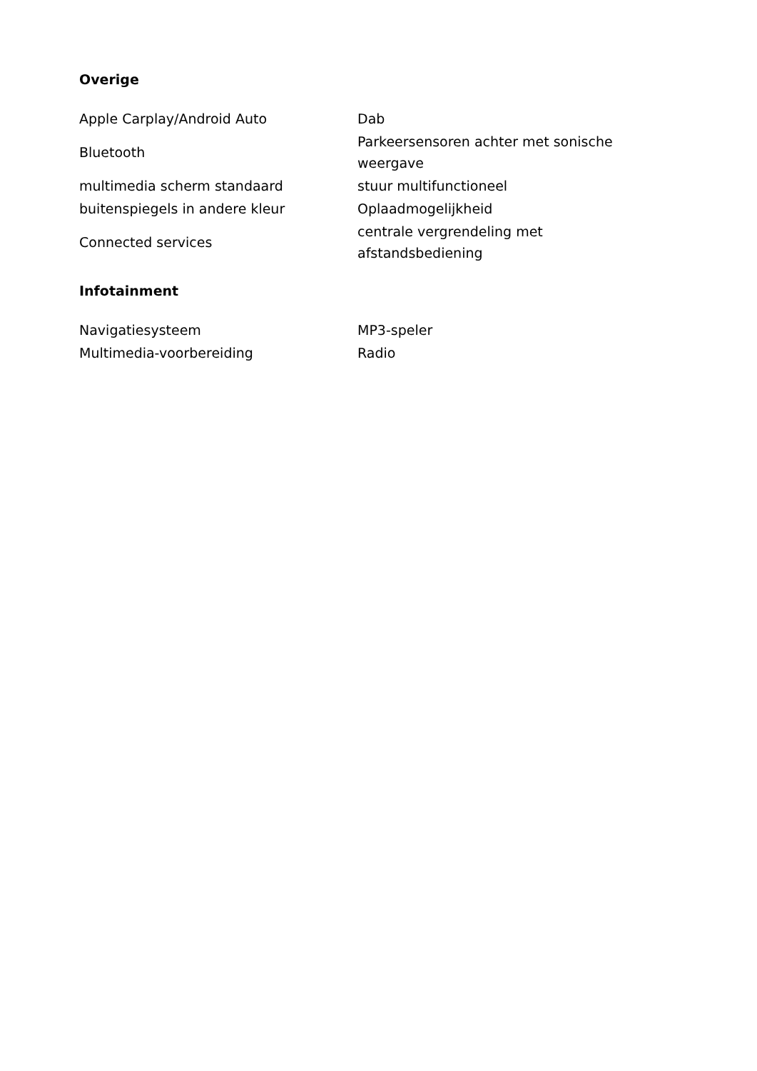Overige
| Apple Carplay/Android Auto | Dab |
| Bluetooth | Parkeersensoren achter met sonische weergave |
| multimedia scherm standaard | stuur multifunctioneel |
| buitenspiegels in andere kleur | Oplaadmogelijkheid |
| Connected services | centrale vergrendeling met afstandsbediening |
Infotainment
| Navigatiesysteem | MP3-speler |
| Multimedia-voorbereiding | Radio |